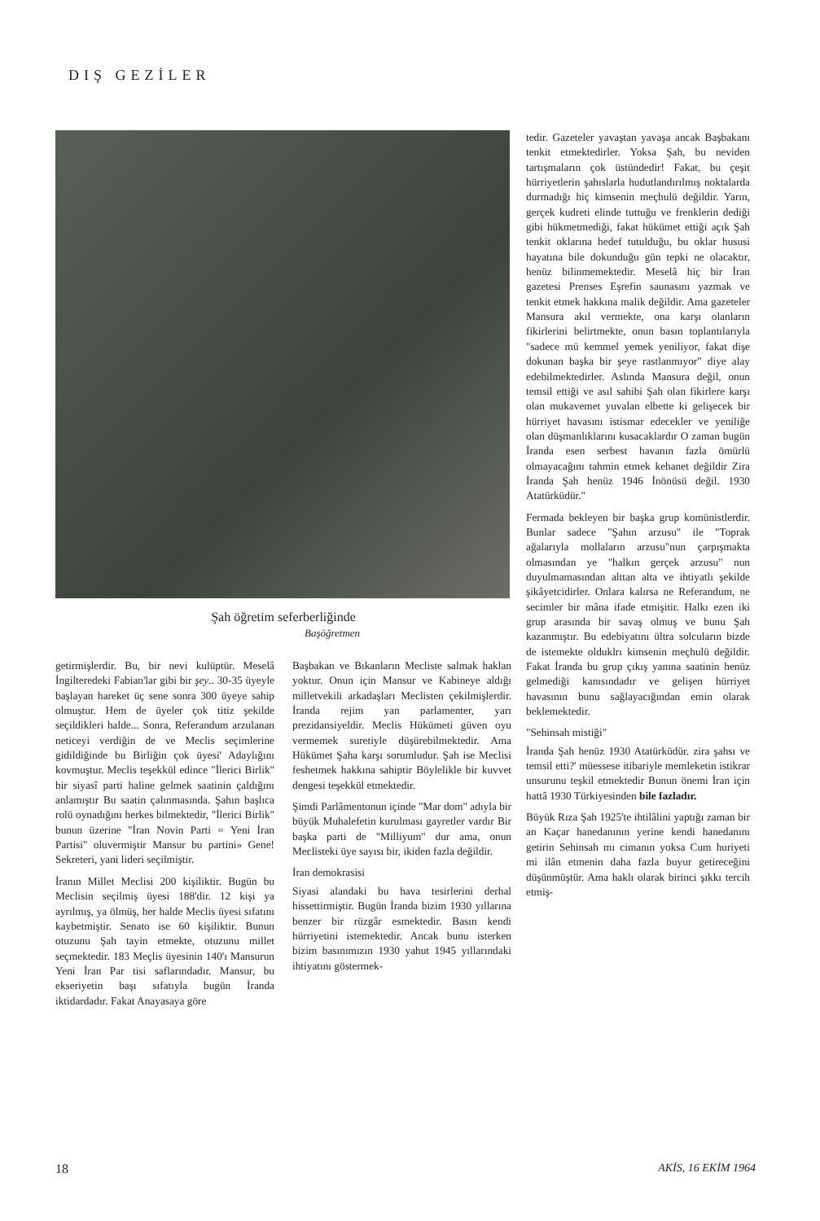DIŞ GEZİLER
Şah öğretim seferberliğinde
Başöğretmen
getirmişlerdir. Bu, bir nevi kulüptür. Meselâ İngilteredeki Fabian'lar gibi bir şey.. 30-35 üyeyle başlayan hareket üç sene sonra 300 üyeye sahip olmuştur. Hem de üyeler çok titiz şekilde seçildikleri halde... Sonra, Referandum arzulanan neticeyi verdiğin de ve Meclis seçimlerine gidildiğinde bu Birliğin çok üyesi' Adaylığını kovmuştur. Meclis teşekkül edince "İlerici Birlik" bir siyasî parti haline gelmek saatinin çaldığını anlamıştır Bu saatin çalınmasında. Şahın başlıca rolü oynadığını herkes bilmektedir, "İlerici Birlik" bunun üzerine "İran Novin Parti = Yeni İran Partisi" oluvermiştir Mansur bu partini» Gene! Sekreteri, yani lideri seçilmiştir.
İranın Millet Meclisi 200 kişiliktir. Bugün bu Meclisin seçilmiş üyesi 188'dir. 12 kişi ya ayrılmış, ya ölmüş, her halde Meclis üyesi sıfatını kaybetmiştir. Senato ise 60 kişiliktir. Bunun otuzunu Şah tayin etmekte, otuzunu millet seçmektedir. 183 Meçlis üyesinin 140'ı Mansurun Yeni İran Par tisi saflarındadır. Mansur, bu ekseriyetin başı sıfatıyla bugün İranda iktidardadır. Fakat Anayasaya göre
Başbakan ve Bıkanların Mecliste salmak haklan yoktur. Onun için Mansur ve Kabineye aldığı milletvekili arkadaşları Meclisten çekilmişlerdir. İranda rejim yan parlamenter, yarı prezidansiyeldir. Meclis Hükümeti güven oyu vermemek suretiyle düşürebilmektedir. Ama Hükümet Şaha karşı sorumludur. Şah ise Meclisi feshetmek hakkına sahiptir Böylelikle bir kuvvet dengesi teşekkül etmektedir.
Şimdi Parlâmentonun içinde "Mar dom" adıyla bir büyük Muhalefetin kurulması gayretler vardır Bir başka parti de "Milliyum" dur ama, onun Meclisteki üye sayısı bir, ikiden fazla değildir.
İran demokrasisi
Siyasi alandaki bu hava tesirlerini derhal hissettirmiştir. Bugün İranda bizim 1930 yıllarına benzer bir rüzgâr esmektedir. Basın kendi hürriyetini istemektedir. Ancak bunu isterken bizim basınımızın 1930 yahut 1945 yıllarındaki ihtiyatını göstermek-
tedir. Gazeteler yavaştan yavaşa ancak Başbakanı tenkit etmektedirler. Yoksa Şah, bu neviden tartışmaların çok üstündedir! Fakat, bu çeşit hürriyetlerin şahıslarla hudutlandırılmış noktalarda durmadığı hiç kimsenin meçhulü değildir. Yarın, gerçek kudreti elinde tuttuğu ve frenklerin dediği gibi hükmetmediği, fakat hükümet ettiği açık Şah tenkit oklarına hedef tutulduğu, bu oklar hususi hayatına bile dokunduğu gün tepki ne olacaktır, henüz bilinmemektedir. Meselâ hiç bir İran gazetesi Prenses Eşrefin saunasını yazmak ve tenkit etmek hakkına malik değildir. Ama gazeteler Mansura akıl vermekte, ona karşı olanların fikirlerini belirtmekte, onun basın toplantılarıyla "sadece mü kemmel yemek yeniliyor, fakat dişe dokunan başka bir şeye rastlanmıyor" diye alay edebilmektedirler. Aslında Mansura değil, onun temsil ettiği ve asıl sahibi Şah olan fikirlere karşı olan mukavemet yuvalan elbette ki gelişecek bir hürriyet havasını istismar edecekler ve yeniliğe olan düşmanlıklarını kusacaklardır O zaman bugün İranda esen serbest havanın fazla ömürlü olmayacağını tahmin etmek kehanet değildir Zira İranda Şah henüz 1946 İnönüsü değil. 1930 Atatürküdür."
Fermada bekleyen bir başka grup komünistlerdir. Bunlar sadece "Şahın arzusu" ile "Toprak ağalarıyla mollaların arzusu"nun çarpışmakta olmasından ye "halkın gerçek arzusu" nun duyulmamasından alttan alta ve ihtiyatlı şekilde şikâyetcidirler. Onlara kalırsa ne Referandum, ne secimler bir mâna ifade etmişitir. Halkı ezen iki grup arasında bir savaş olmuş ve bunu Şah kazanmıştır. Bu edebiyatını ültra solcuların bizde de istemekte olduklrı kimsenin meçhulü değildir. Fakat İranda bu grup çıkış yanına saatinin henüz gelmediği kanısındadır ve gelişen hürriyet havasının bunu sağlayacığından emin olarak beklemektedir.
"Sehinsah mistiği"
İranda Şah henüz 1930 Atatürküdür. zira şahsı ve temsil etti?' müessese itibariyle memleketin istikrar unsurunu teşkil etmektedir Bunun önemi İran için hattâ 1930 Türkiyesinden bile fazladır.
Büyük Rıza Şah 1925'te ihtilâlini yaptığı zaman bir an Kaçar hanedanının yerine kendi hanedanını getirin Sehinsah mı cimanın yoksa Cum huriyeti mi ilân etmenin daha fazla buyur getireceğini düşünmüştür. Ama haklı olarak birinci şıkkı tercih etmiş-
18 AKİS, 16 EKİM 1964